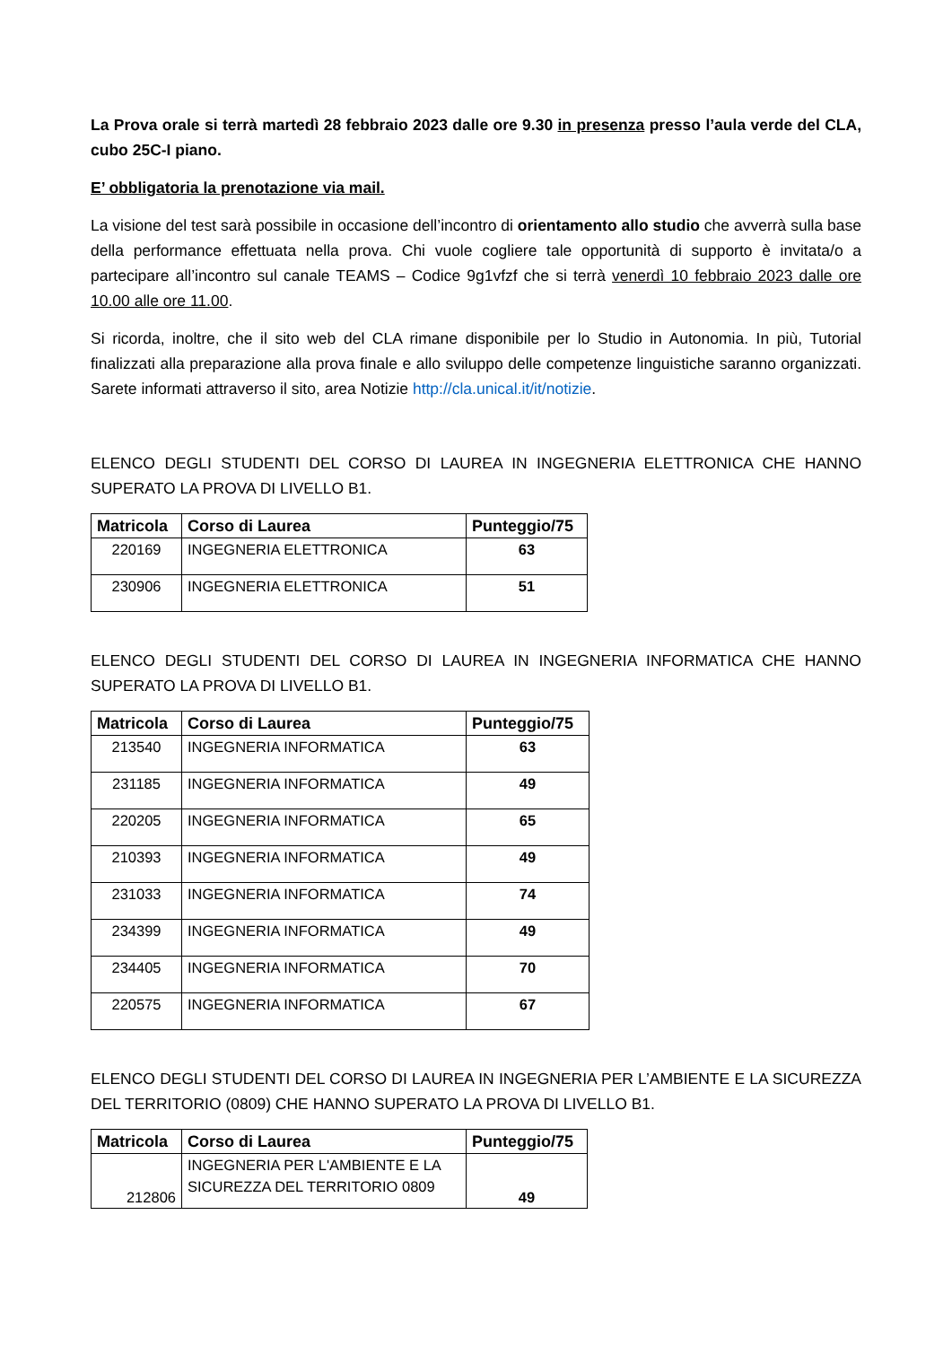La Prova orale si terrà martedì 28 febbraio 2023 dalle ore 9.30 in presenza presso l’aula verde del CLA, cubo 25C-I piano.
E’ obbligatoria la prenotazione via mail.
La visione del test sarà possibile in occasione dell’incontro di orientamento allo studio che avverrà sulla base della performance effettuata nella prova. Chi vuole cogliere tale opportunità di supporto è invitata/o a partecipare all’incontro sul canale TEAMS – Codice 9g1vfzf che si terrà venerdì 10 febbraio 2023 dalle ore 10.00 alle ore 11.00.
Si ricorda, inoltre, che il sito web del CLA rimane disponibile per lo Studio in Autonomia. In più, Tutorial finalizzati alla preparazione alla prova finale e allo sviluppo delle competenze linguistiche saranno organizzati. Sarete informati attraverso il sito, area Notizie http://cla.unical.it/it/notizie.
ELENCO DEGLI STUDENTI DEL CORSO DI LAUREA IN INGEGNERIA ELETTRONICA CHE HANNO SUPERATO LA PROVA DI LIVELLO B1.
| Matricola | Corso di Laurea | Punteggio/75 |
| --- | --- | --- |
| 220169 | INGEGNERIA ELETTRONICA | 63 |
| 230906 | INGEGNERIA ELETTRONICA | 51 |
ELENCO DEGLI STUDENTI DEL CORSO DI LAUREA IN INGEGNERIA INFORMATICA CHE HANNO SUPERATO LA PROVA DI LIVELLO B1.
| Matricola | Corso di Laurea | Punteggio/75 |
| --- | --- | --- |
| 213540 | INGEGNERIA INFORMATICA | 63 |
| 231185 | INGEGNERIA INFORMATICA | 49 |
| 220205 | INGEGNERIA INFORMATICA | 65 |
| 210393 | INGEGNERIA INFORMATICA | 49 |
| 231033 | INGEGNERIA INFORMATICA | 74 |
| 234399 | INGEGNERIA INFORMATICA | 49 |
| 234405 | INGEGNERIA INFORMATICA | 70 |
| 220575 | INGEGNERIA INFORMATICA | 67 |
ELENCO DEGLI STUDENTI DEL CORSO DI LAUREA IN INGEGNERIA PER L’AMBIENTE E LA SICUREZZA DEL TERRITORIO (0809) CHE HANNO SUPERATO LA PROVA DI LIVELLO B1.
| Matricola | Corso di Laurea | Punteggio/75 |
| --- | --- | --- |
| 212806 | INGEGNERIA PER L'AMBIENTE E LA SICUREZZA DEL TERRITORIO 0809 | 49 |